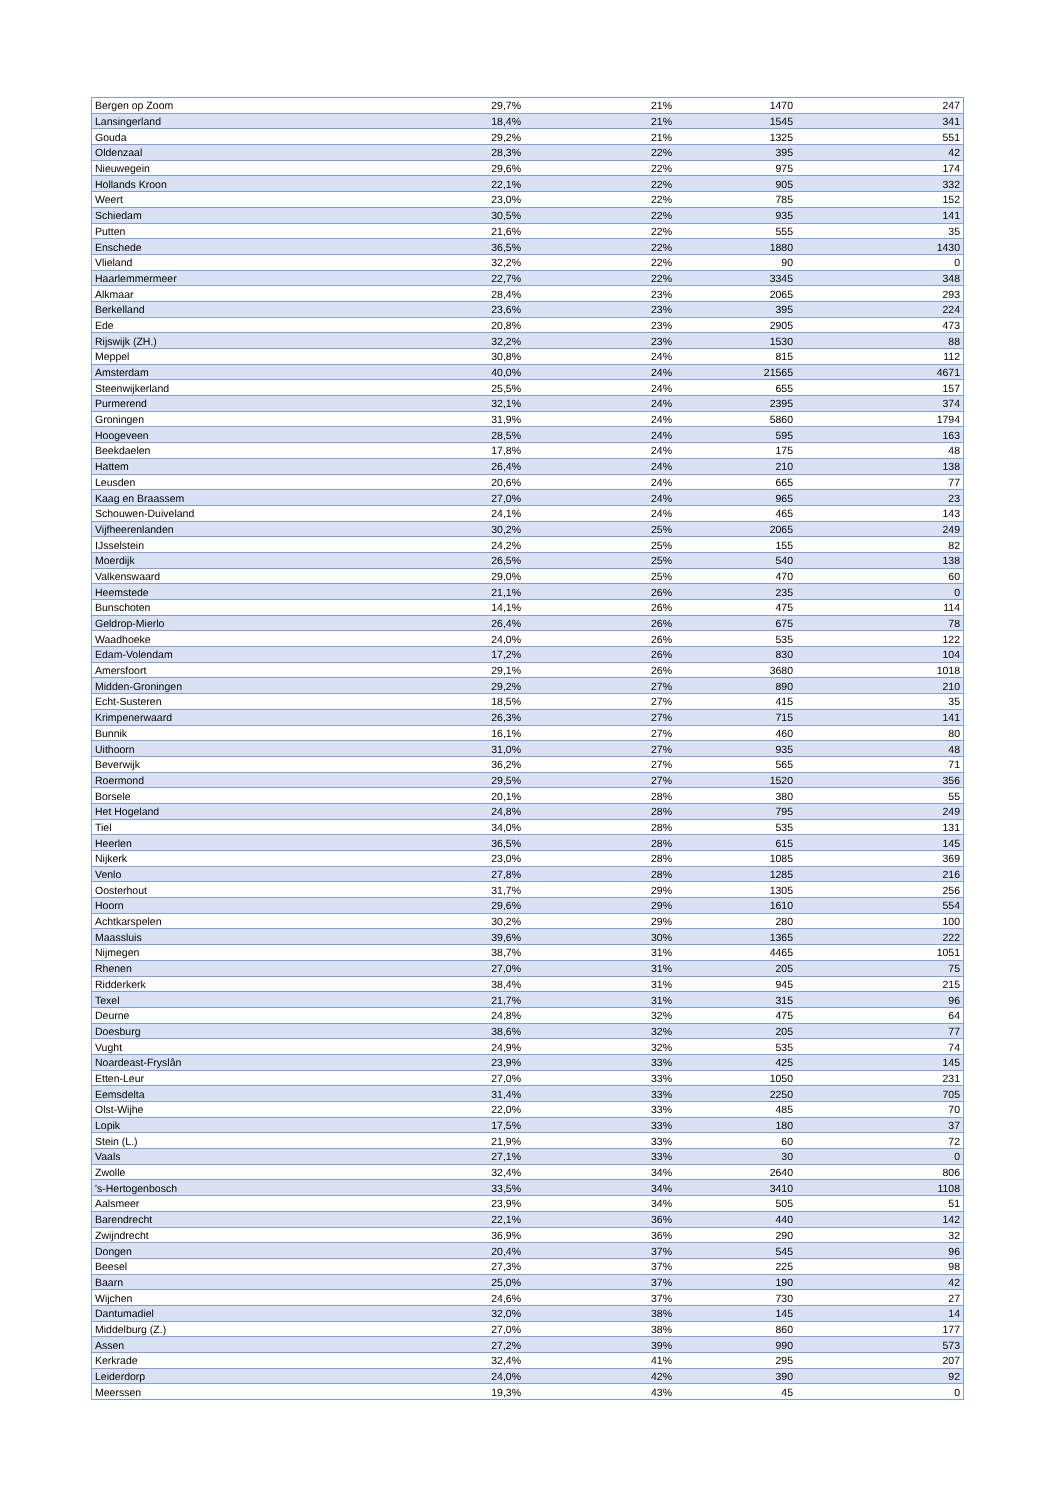| Bergen op Zoom | 29,7% | 21% | 1470 | 247 |
| Lansingerland | 18,4% | 21% | 1545 | 341 |
| Gouda | 29,2% | 21% | 1325 | 551 |
| Oldenzaal | 28,3% | 22% | 395 | 42 |
| Nieuwegein | 29,6% | 22% | 975 | 174 |
| Hollands Kroon | 22,1% | 22% | 905 | 332 |
| Weert | 23,0% | 22% | 785 | 152 |
| Schiedam | 30,5% | 22% | 935 | 141 |
| Putten | 21,6% | 22% | 555 | 35 |
| Enschede | 36,5% | 22% | 1880 | 1430 |
| Vlieland | 32,2% | 22% | 90 | 0 |
| Haarlemmermeer | 22,7% | 22% | 3345 | 348 |
| Alkmaar | 28,4% | 23% | 2065 | 293 |
| Berkelland | 23,6% | 23% | 395 | 224 |
| Ede | 20,8% | 23% | 2905 | 473 |
| Rijswijk (ZH.) | 32,2% | 23% | 1530 | 88 |
| Meppel | 30,8% | 24% | 815 | 112 |
| Amsterdam | 40,0% | 24% | 21565 | 4671 |
| Steenwijkerland | 25,5% | 24% | 655 | 157 |
| Purmerend | 32,1% | 24% | 2395 | 374 |
| Groningen | 31,9% | 24% | 5860 | 1794 |
| Hoogeveen | 28,5% | 24% | 595 | 163 |
| Beekdaelen | 17,8% | 24% | 175 | 48 |
| Hattem | 26,4% | 24% | 210 | 138 |
| Leusden | 20,6% | 24% | 665 | 77 |
| Kaag en Braassem | 27,0% | 24% | 965 | 23 |
| Schouwen-Duiveland | 24,1% | 24% | 465 | 143 |
| Vijfheerenlanden | 30,2% | 25% | 2065 | 249 |
| IJsselstein | 24,2% | 25% | 155 | 82 |
| Moerdijk | 26,5% | 25% | 540 | 138 |
| Valkenswaard | 29,0% | 25% | 470 | 60 |
| Heemstede | 21,1% | 26% | 235 | 0 |
| Bunschoten | 14,1% | 26% | 475 | 114 |
| Geldrop-Mierlo | 26,4% | 26% | 675 | 78 |
| Waadhoeke | 24,0% | 26% | 535 | 122 |
| Edam-Volendam | 17,2% | 26% | 830 | 104 |
| Amersfoort | 29,1% | 26% | 3680 | 1018 |
| Midden-Groningen | 29,2% | 27% | 890 | 210 |
| Echt-Susteren | 18,5% | 27% | 415 | 35 |
| Krimpenerwaard | 26,3% | 27% | 715 | 141 |
| Bunnik | 16,1% | 27% | 460 | 80 |
| Uithoorn | 31,0% | 27% | 935 | 48 |
| Beverwijk | 36,2% | 27% | 565 | 71 |
| Roermond | 29,5% | 27% | 1520 | 356 |
| Borsele | 20,1% | 28% | 380 | 55 |
| Het Hogeland | 24,8% | 28% | 795 | 249 |
| Tiel | 34,0% | 28% | 535 | 131 |
| Heerlen | 36,5% | 28% | 615 | 145 |
| Nijkerk | 23,0% | 28% | 1085 | 369 |
| Venlo | 27,8% | 28% | 1285 | 216 |
| Oosterhout | 31,7% | 29% | 1305 | 256 |
| Hoorn | 29,6% | 29% | 1610 | 554 |
| Achtkarspelen | 30,2% | 29% | 280 | 100 |
| Maassluis | 39,6% | 30% | 1365 | 222 |
| Nijmegen | 38,7% | 31% | 4465 | 1051 |
| Rhenen | 27,0% | 31% | 205 | 75 |
| Ridderkerk | 38,4% | 31% | 945 | 215 |
| Texel | 21,7% | 31% | 315 | 96 |
| Deurne | 24,8% | 32% | 475 | 64 |
| Doesburg | 38,6% | 32% | 205 | 77 |
| Vught | 24,9% | 32% | 535 | 74 |
| Noardeast-Fryslân | 23,9% | 33% | 425 | 145 |
| Etten-Leur | 27,0% | 33% | 1050 | 231 |
| Eemsdelta | 31,4% | 33% | 2250 | 705 |
| Olst-Wijhe | 22,0% | 33% | 485 | 70 |
| Lopik | 17,5% | 33% | 180 | 37 |
| Stein (L.) | 21,9% | 33% | 60 | 72 |
| Vaals | 27,1% | 33% | 30 | 0 |
| Zwolle | 32,4% | 34% | 2640 | 806 |
| 's-Hertogenbosch | 33,5% | 34% | 3410 | 1108 |
| Aalsmeer | 23,9% | 34% | 505 | 51 |
| Barendrecht | 22,1% | 36% | 440 | 142 |
| Zwijndrecht | 36,9% | 36% | 290 | 32 |
| Dongen | 20,4% | 37% | 545 | 96 |
| Beesel | 27,3% | 37% | 225 | 98 |
| Baarn | 25,0% | 37% | 190 | 42 |
| Wijchen | 24,6% | 37% | 730 | 27 |
| Dantumadiel | 32,0% | 38% | 145 | 14 |
| Middelburg (Z.) | 27,0% | 38% | 860 | 177 |
| Assen | 27,2% | 39% | 990 | 573 |
| Kerkrade | 32,4% | 41% | 295 | 207 |
| Leiderdorp | 24,0% | 42% | 390 | 92 |
| Meerssen | 19,3% | 43% | 45 | 0 |